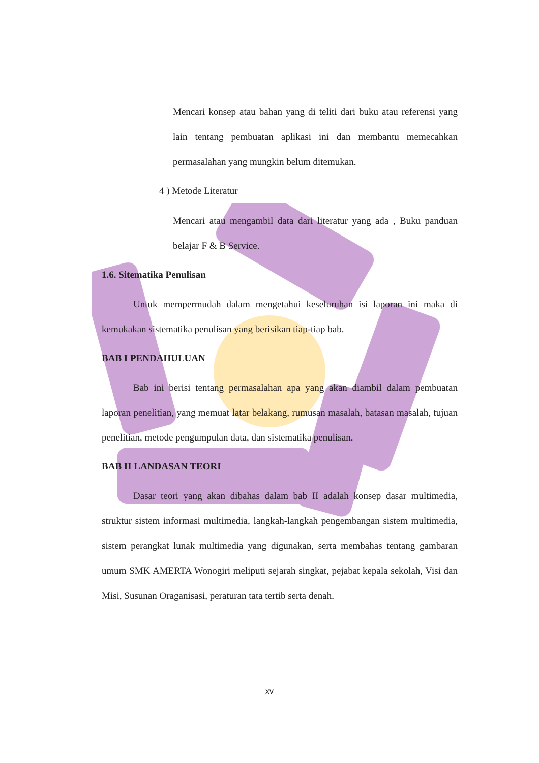Mencari konsep atau bahan yang di teliti dari buku atau referensi yang lain tentang pembuatan aplikasi ini dan membantu memecahkan permasalahan yang mungkin belum ditemukan.
4 ) Metode Literatur
Mencari atau mengambil data dari literatur yang ada , Buku panduan belajar F & B Service.
1.6. Sitematika Penulisan
Untuk mempermudah dalam mengetahui keseluruhan isi laporan ini maka di kemukakan sistematika penulisan yang berisikan tiap-tiap bab.
BAB I PENDAHULUAN
Bab ini berisi tentang permasalahan apa yang akan diambil dalam pembuatan laporan penelitian, yang memuat latar belakang, rumusan masalah, batasan masalah, tujuan penelitian, metode pengumpulan data, dan sistematika penulisan.
BAB II LANDASAN TEORI
Dasar teori yang akan dibahas dalam bab II adalah konsep dasar multimedia, struktur sistem informasi multimedia, langkah-langkah pengembangan sistem multimedia, sistem perangkat lunak multimedia yang digunakan, serta membahas tentang gambaran umum SMK AMERTA Wonogiri meliputi sejarah singkat, pejabat kepala sekolah, Visi dan Misi, Susunan Oraganisasi, peraturan tata tertib serta denah.
xv